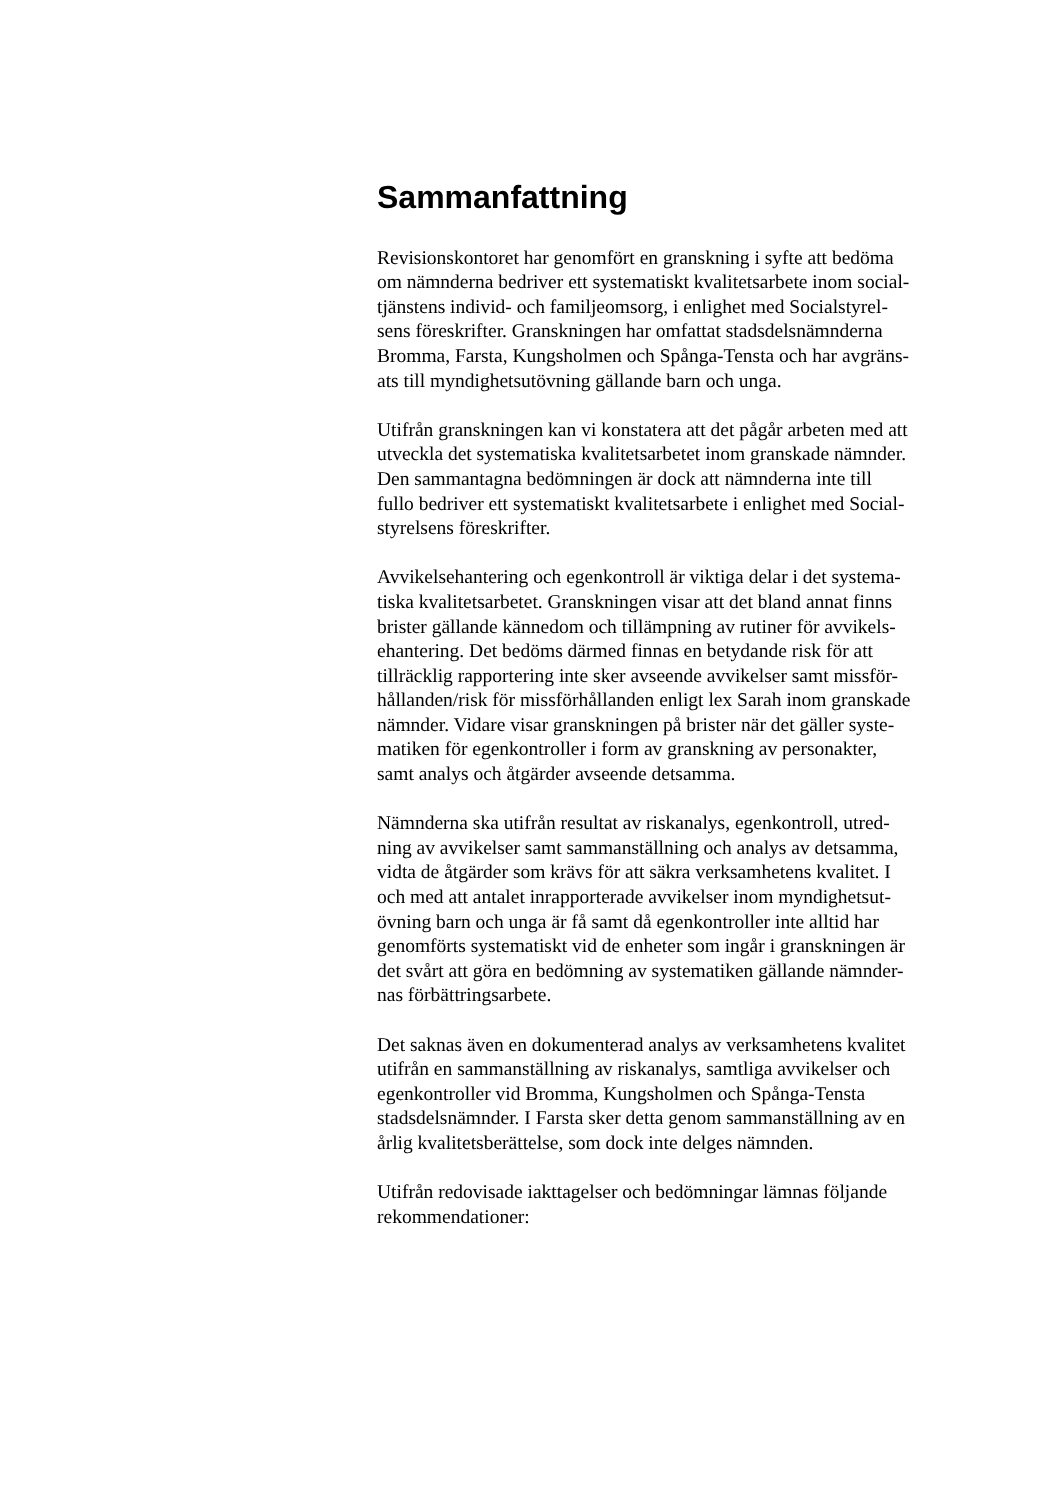Sammanfattning
Revisionskontoret har genomfört en granskning i syfte att bedöma
om nämnderna bedriver ett systematiskt kvalitetsarbete inom social-
tjänstens individ- och familjeomsorg, i enlighet med Socialstyrel-
sens föreskrifter. Granskningen har omfattat stadsdelsnämnderna
Bromma, Farsta, Kungsholmen och Spånga-Tensta och har avgräns-
ats till myndighetsutövning gällande barn och unga.
Utifrån granskningen kan vi konstatera att det pågår arbeten med att
utveckla det systematiska kvalitetsarbetet inom granskade nämnder.
Den sammantagna bedömningen är dock att nämnderna inte till
fullo bedriver ett systematiskt kvalitetsarbete i enlighet med Social-
styrelsens föreskrifter.
Avvikelsehantering och egenkontroll är viktiga delar i det systema-
tiska kvalitetsarbetet. Granskningen visar att det bland annat finns
brister gällande kännedom och tillämpning av rutiner för avvikels-
ehantering. Det bedöms därmed finnas en betydande risk för att
tillräcklig rapportering inte sker avseende avvikelser samt missför-
hållanden/risk för missförhållanden enligt lex Sarah inom granskade
nämnder. Vidare visar granskningen på brister när det gäller syste-
matiken för egenkontroller i form av granskning av personakter,
samt analys och åtgärder avseende detsamma.
Nämnderna ska utifrån resultat av riskanalys, egenkontroll, utred-
ning av avvikelser samt sammanställning och analys av detsamma,
vidta de åtgärder som krävs för att säkra verksamhetens kvalitet. I
och med att antalet inrapporterade avvikelser inom myndighetsut-
övning barn och unga är få samt då egenkontroller inte alltid har
genomförts systematiskt vid de enheter som ingår i granskningen är
det svårt att göra en bedömning av systematiken gällande nämnder-
nas förbättringsarbete.
Det saknas även en dokumenterad analys av verksamhetens kvalitet
utifrån en sammanställning av riskanalys, samtliga avvikelser och
egenkontroller vid Bromma, Kungsholmen och Spånga-Tensta
stadsdelsnämnder. I Farsta sker detta genom sammanställning av en
årlig kvalitetsberättelse, som dock inte delges nämnden.
Utifrån redovisade iakttagelser och bedömningar lämnas följande
rekommendationer: